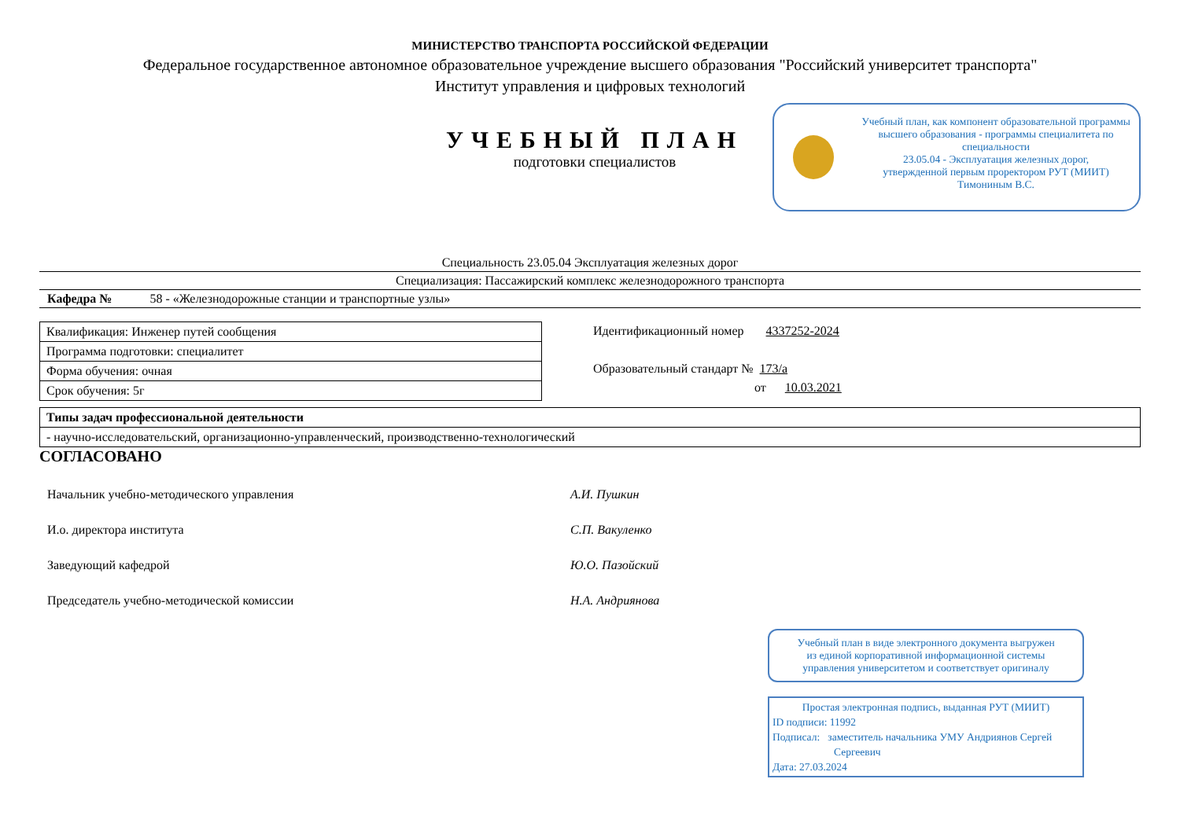МИНИСТЕРСТВО ТРАНСПОРТА РОССИЙСКОЙ ФЕДЕРАЦИИ
Федеральное государственное автономное образовательное учреждение высшего образования "Российский университет транспорта"
Институт управления и цифровых технологий
УЧЕБНЫЙ ПЛАН
подготовки специалистов
Учебный план, как компонент образовательной программы высшего образования - программы специалитета по специальности
23.05.04 - Эксплуатация железных дорог,
утвержденной первым проректором РУТ (МИИТ)
Тимониным В.С.
Специальность 23.05.04 Эксплуатация железных дорог
Специализация: Пассажирский комплекс железнодорожного транспорта
Кафедра № 58 - «Железнодорожные станции и транспортные узлы»
| Квалификация: Инженер путей сообщения |
| Программа подготовки: специалитет |
| Форма обучения: очная |
| Срок обучения: 5г |
Идентификационный номер 4337252-2024
Образовательный стандарт № 173/а
от 10.03.2021
| Типы задач профессиональной деятельности |
| - научно-исследовательский, организационно-управленческий, производственно-технологический |
СОГЛАСОВАНО
Начальник учебно-методического управления А.И. Пушкин
И.о. директора института С.П. Вакуленко
Заведующий кафедрой Ю.О. Пазойский
Председатель учебно-методической комиссии Н.А. Андриянова
Учебный план в виде электронного документа выгружен
из единой корпоративной информационной системы
управления университетом и соответствует оригиналу
Простая электронная подпись, выданная РУТ (МИИТ)
ID подписи: 11992
Подписал: заместитель начальника УМУ Андриянов Сергей
Сергеевич
Дата: 27.03.2024